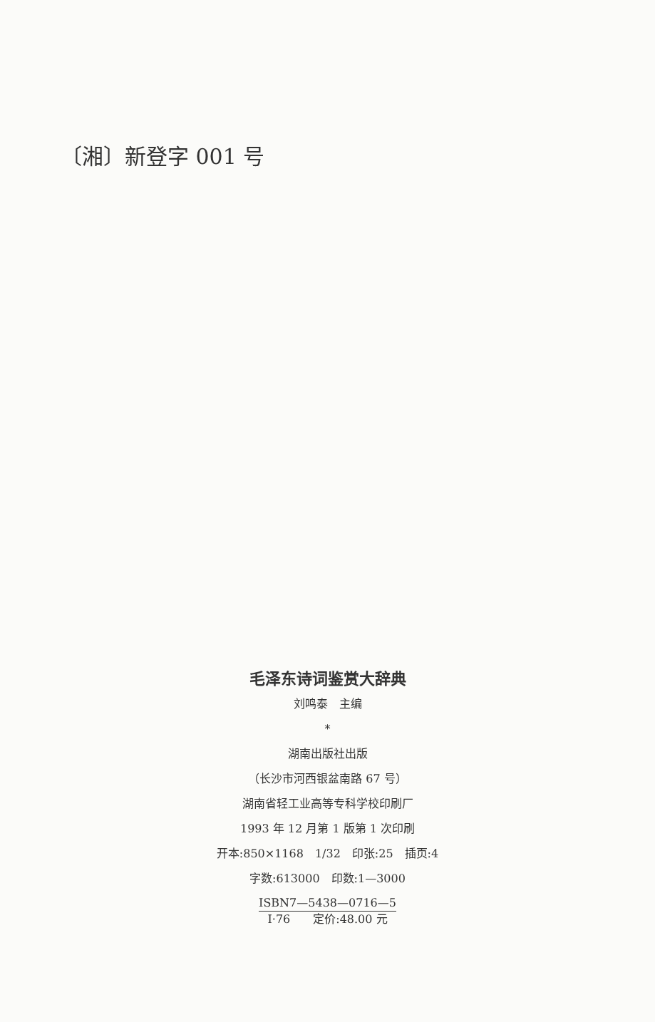〔湘〕新登字 001 号
毛泽东诗词鉴赏大辞典
刘鸣泰　主编
*
湖南出版社出版
（长沙市河西银盆南路 67 号）
湖南省轻工业高等专科学校印刷厂
1993 年 12 月第 1 版第 1 次印刷
开本:850×1168　1/32　印张:25　插页:4
字数:613000　印数:1—3000
ISBN7—5438—0716—5
I·76　　定价:48.00 元